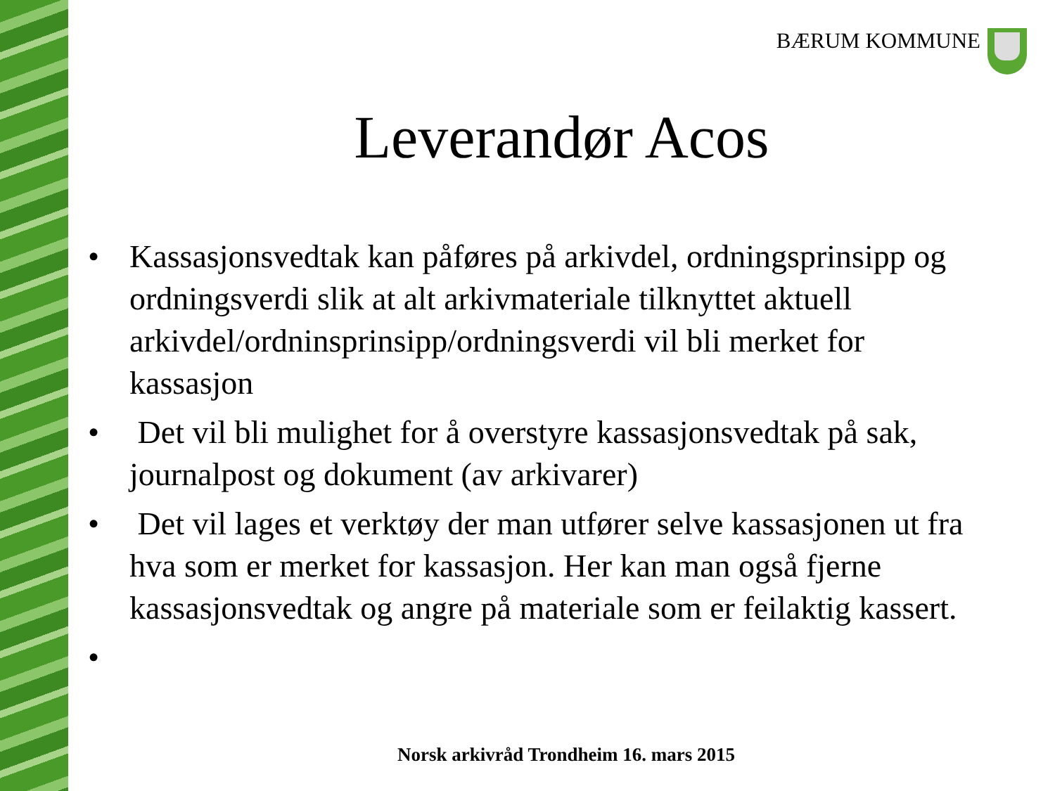BÆRUM KOMMUNE
Leverandør Acos
• Kassasjonsvedtak kan påføres på arkivdel, ordningsprinsipp og ordningsverdi slik at alt arkivmateriale tilknyttet aktuell arkivdel/ordninsprinsipp/ordningsverdi vil bli merket for kassasjon
• Det vil bli mulighet for å overstyre kassasjonsvedtak på sak, journalpost og dokument (av arkivarer)
• Det vil lages et verktøy der man utfører selve kassasjonen ut fra hva som er merket for kassasjon. Her kan man også fjerne kassasjonsvedtak og angre på materiale som er feilaktig kassert.
•
Norsk arkivråd Trondheim 16. mars 2015